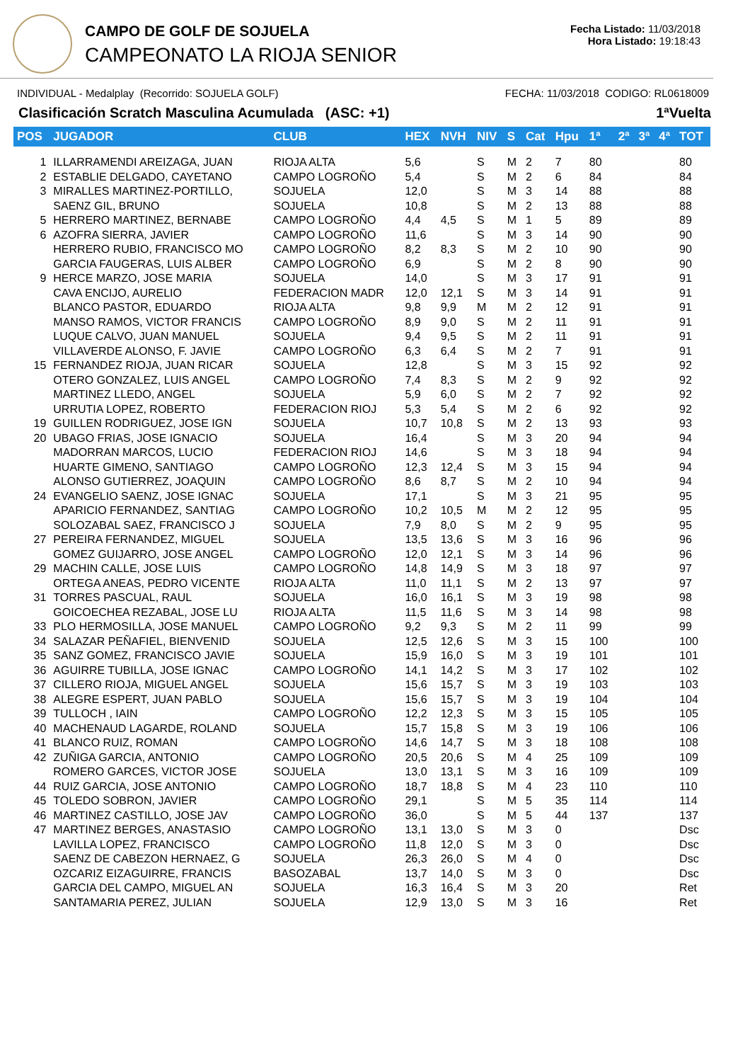CAMPO DE GOLF DE SOJUELA
CAMPEONATO LA RIOJA SENIOR
Fecha Listado: 11/03/2018
Hora Listado: 19:18:43
INDIVIDUAL - Medalplay (Recorrido: SOJUELA GOLF) FECHA: 11/03/2018 CODIGO: RL0618009
Clasificación Scratch Masculina Acumulada (ASC: +1) 1ªVuelta
| POS | JUGADOR | CLUB | HEX | NVH | NIV | S | Cat | Hpu | 1ª | 2ª | 3ª | 4ª | TOT |
| --- | --- | --- | --- | --- | --- | --- | --- | --- | --- | --- | --- | --- | --- |
| 1 | ILLARRAMENDI AREIZAGA, JUAN | RIOJA ALTA | 5,6 | | S | M | 2 | 7 | 80 | | | | 80 |
| 2 | ESTABLIE DELGADO, CAYETANO | CAMPO LOGROÑO | 5,4 | | S | M | 2 | 6 | 84 | | | | 84 |
| 3 | MIRALLES MARTINEZ-PORTILLO, | SOJUELA | 12,0 | | S | M | 3 | 14 | 88 | | | | 88 |
| | SAENZ GIL, BRUNO | SOJUELA | 10,8 | | S | M | 2 | 13 | 88 | | | | 88 |
| 5 | HERRERO MARTINEZ, BERNABE | CAMPO LOGROÑO | 4,4 | 4,5 | S | M | 1 | 5 | 89 | | | | 89 |
| 6 | AZOFRA SIERRA, JAVIER | CAMPO LOGROÑO | 11,6 | | S | M | 3 | 14 | 90 | | | | 90 |
| | HERRERO RUBIO, FRANCISCO MO | CAMPO LOGROÑO | 8,2 | 8,3 | S | M | 2 | 10 | 90 | | | | 90 |
| | GARCIA FAUGERAS, LUIS ALBER | CAMPO LOGROÑO | 6,9 | | S | M | 2 | 8 | 90 | | | | 90 |
| 9 | HERCE MARZO, JOSE MARIA | SOJUELA | 14,0 | | S | M | 3 | 17 | 91 | | | | 91 |
| | CAVA ENCIJO, AURELIO | FEDERACION MADR | 12,0 | 12,1 | S | M | 3 | 14 | 91 | | | | 91 |
| | BLANCO PASTOR, EDUARDO | RIOJA ALTA | 9,8 | 9,9 | M | M | 2 | 12 | 91 | | | | 91 |
| | MANSO RAMOS, VICTOR FRANCIS | CAMPO LOGROÑO | 8,9 | 9,0 | S | M | 2 | 11 | 91 | | | | 91 |
| | LUQUE CALVO, JUAN MANUEL | SOJUELA | 9,4 | 9,5 | S | M | 2 | 11 | 91 | | | | 91 |
| | VILLAVERDE ALONSO, F. JAVIE | CAMPO LOGROÑO | 6,3 | 6,4 | S | M | 2 | 7 | 91 | | | | 91 |
| 15 | FERNANDEZ RIOJA, JUAN RICAR | SOJUELA | 12,8 | | S | M | 3 | 15 | 92 | | | | 92 |
| | OTERO GONZALEZ, LUIS ANGEL | CAMPO LOGROÑO | 7,4 | 8,3 | S | M | 2 | 9 | 92 | | | | 92 |
| | MARTINEZ LLEDO, ANGEL | SOJUELA | 5,9 | 6,0 | S | M | 2 | 7 | 92 | | | | 92 |
| | URRUTIA LOPEZ, ROBERTO | FEDERACION RIOJ | 5,3 | 5,4 | S | M | 2 | 6 | 92 | | | | 92 |
| 19 | GUILLEN RODRIGUEZ, JOSE IGN | SOJUELA | 10,7 | 10,8 | S | M | 2 | 13 | 93 | | | | 93 |
| 20 | UBAGO FRIAS, JOSE IGNACIO | SOJUELA | 16,4 | | S | M | 3 | 20 | 94 | | | | 94 |
| | MADORRAN MARCOS, LUCIO | FEDERACION RIOJ | 14,6 | | S | M | 3 | 18 | 94 | | | | 94 |
| | HUARTE GIMENO, SANTIAGO | CAMPO LOGROÑO | 12,3 | 12,4 | S | M | 3 | 15 | 94 | | | | 94 |
| | ALONSO GUTIERREZ, JOAQUIN | CAMPO LOGROÑO | 8,6 | 8,7 | S | M | 2 | 10 | 94 | | | | 94 |
| 24 | EVANGELIO SAENZ, JOSE IGNAC | SOJUELA | 17,1 | | S | M | 3 | 21 | 95 | | | | 95 |
| | APARICIO FERNANDEZ, SANTIAG | CAMPO LOGROÑO | 10,2 | 10,5 | M | M | 2 | 12 | 95 | | | | 95 |
| | SOLOZABAL SAEZ, FRANCISCO J | SOJUELA | 7,9 | 8,0 | S | M | 2 | 9 | 95 | | | | 95 |
| 27 | PEREIRA FERNANDEZ, MIGUEL | SOJUELA | 13,5 | 13,6 | S | M | 3 | 16 | 96 | | | | 96 |
| | GOMEZ GUIJARRO, JOSE ANGEL | CAMPO LOGROÑO | 12,0 | 12,1 | S | M | 3 | 14 | 96 | | | | 96 |
| 29 | MACHIN CALLE, JOSE LUIS | CAMPO LOGROÑO | 14,8 | 14,9 | S | M | 3 | 18 | 97 | | | | 97 |
| | ORTEGA ANEAS, PEDRO VICENTE | RIOJA ALTA | 11,0 | 11,1 | S | M | 2 | 13 | 97 | | | | 97 |
| 31 | TORRES PASCUAL, RAUL | SOJUELA | 16,0 | 16,1 | S | M | 3 | 19 | 98 | | | | 98 |
| | GOICOECHEA REZABAL, JOSE LU | RIOJA ALTA | 11,5 | 11,6 | S | M | 3 | 14 | 98 | | | | 98 |
| 33 | PLO HERMOSILLA, JOSE MANUEL | CAMPO LOGROÑO | 9,2 | 9,3 | S | M | 2 | 11 | 99 | | | | 99 |
| 34 | SALAZAR PEÑAFIEL, BIENVENID | SOJUELA | 12,5 | 12,6 | S | M | 3 | 15 | 100 | | | | 100 |
| 35 | SANZ GOMEZ, FRANCISCO JAVIE | SOJUELA | 15,9 | 16,0 | S | M | 3 | 19 | 101 | | | | 101 |
| 36 | AGUIRRE TUBILLA, JOSE IGNAC | CAMPO LOGROÑO | 14,1 | 14,2 | S | M | 3 | 17 | 102 | | | | 102 |
| 37 | CILLERO RIOJA, MIGUEL ANGEL | SOJUELA | 15,6 | 15,7 | S | M | 3 | 19 | 103 | | | | 103 |
| 38 | ALEGRE ESPERT, JUAN PABLO | SOJUELA | 15,6 | 15,7 | S | M | 3 | 19 | 104 | | | | 104 |
| 39 | TULLOCH , IAIN | CAMPO LOGROÑO | 12,2 | 12,3 | S | M | 3 | 15 | 105 | | | | 105 |
| 40 | MACHENAUD LAGARDE, ROLAND | SOJUELA | 15,7 | 15,8 | S | M | 3 | 19 | 106 | | | | 106 |
| 41 | BLANCO RUIZ, ROMAN | CAMPO LOGROÑO | 14,6 | 14,7 | S | M | 3 | 18 | 108 | | | | 108 |
| 42 | ZUÑIGA GARCIA, ANTONIO | CAMPO LOGROÑO | 20,5 | 20,6 | S | M | 4 | 25 | 109 | | | | 109 |
| | ROMERO GARCES, VICTOR JOSE | SOJUELA | 13,0 | 13,1 | S | M | 3 | 16 | 109 | | | | 109 |
| 44 | RUIZ GARCIA, JOSE ANTONIO | CAMPO LOGROÑO | 18,7 | 18,8 | S | M | 4 | 23 | 110 | | | | 110 |
| 45 | TOLEDO SOBRON, JAVIER | CAMPO LOGROÑO | 29,1 | | S | M | 5 | 35 | 114 | | | | 114 |
| 46 | MARTINEZ CASTILLO, JOSE JAV | CAMPO LOGROÑO | 36,0 | | S | M | 5 | 44 | 137 | | | | 137 |
| 47 | MARTINEZ BERGES, ANASTASIO | CAMPO LOGROÑO | 13,1 | 13,0 | S | M | 3 | 0 | | | | | Dsc |
| | LAVILLA LOPEZ, FRANCISCO | CAMPO LOGROÑO | 11,8 | 12,0 | S | M | 3 | 0 | | | | | Dsc |
| | SAENZ DE CABEZON HERNAEZ, G | SOJUELA | 26,3 | 26,0 | S | M | 4 | 0 | | | | | Dsc |
| | OZCARIZ EIZAGUIRRE, FRANCIS | BASOZABAL | 13,7 | 14,0 | S | M | 3 | 0 | | | | | Dsc |
| | GARCIA DEL CAMPO, MIGUEL AN | SOJUELA | 16,3 | 16,4 | S | M | 3 | 20 | | | | | Ret |
| | SANTAMARIA PEREZ, JULIAN | SOJUELA | 12,9 | 13,0 | S | M | 3 | 16 | | | | | Ret |